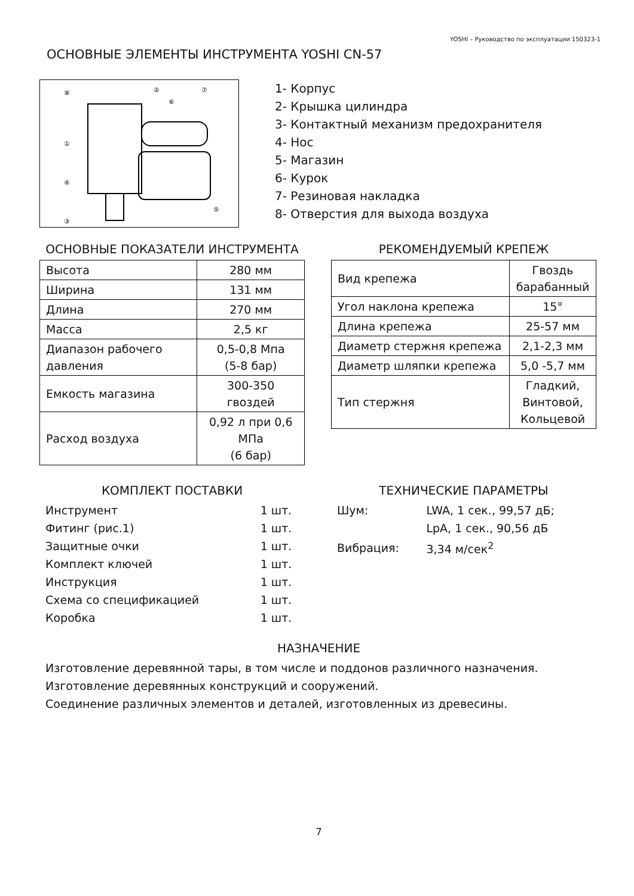YOSHI – Руководство по эксплуатации 150323-1
ОСНОВНЫЕ ЭЛЕМЕНТЫ ИНСТРУМЕНТА YOSHI CN-57
⑧
②
⑥
⑦
①
④
⑤
③
1- Корпус
2- Крышка цилиндра
3- Контактный механизм предохранителя
4- Нос
5- Магазин
6- Курок
7- Резиновая накладка
8- Отверстия для выхода воздуха
ОСНОВНЫЕ ПОКАЗАТЕЛИ ИНСТРУМЕНТА
| Высота | 280 мм |
| Ширина | 131 мм |
| Длина | 270 мм |
| Масса | 2,5 кг |
| Диапазон рабочего давления | 0,5-0,8 Мпа (5-8 бар) |
| Емкость магазина | 300-350 гвоздей |
| Расход воздуха | 0,92 л при 0,6 МПа (6 бар) |
РЕКОМЕНДУЕМЫЙ КРЕПЕЖ
| Вид крепежа | Гвоздь барабанный |
| Угол наклона крепежа | 15° |
| Длина крепежа | 25-57 мм |
| Диаметр стержня крепежа | 2,1-2,3 мм |
| Диаметр шляпки крепежа | 5,0 -5,7 мм |
| Тип стержня | Гладкий, Винтовой, Кольцевой |
КОМПЛЕКТ ПОСТАВКИ
| Инструмент | 1 шт. |
| Фитинг (рис.1) | 1 шт. |
| Защитные очки | 1 шт. |
| Комплект ключей | 1 шт. |
| Инструкция | 1 шт. |
| Схема со спецификацией | 1 шт. |
| Коробка | 1 шт. |
ТЕХНИЧЕСКИЕ ПАРАМЕТРЫ
| Шум: | LWA, 1 сек., 99,57 дБ; |
| | LpA, 1 сек., 90,56 дБ |
| Вибрация: | 3,34 м/сек<sup>2</sup> |
НАЗНАЧЕНИЕ
Изготовление деревянной тары, в том числе и поддонов различного назначения.
Изготовление деревянных конструкций и сооружений.
Соединение различных элементов и деталей, изготовленных из древесины.
7